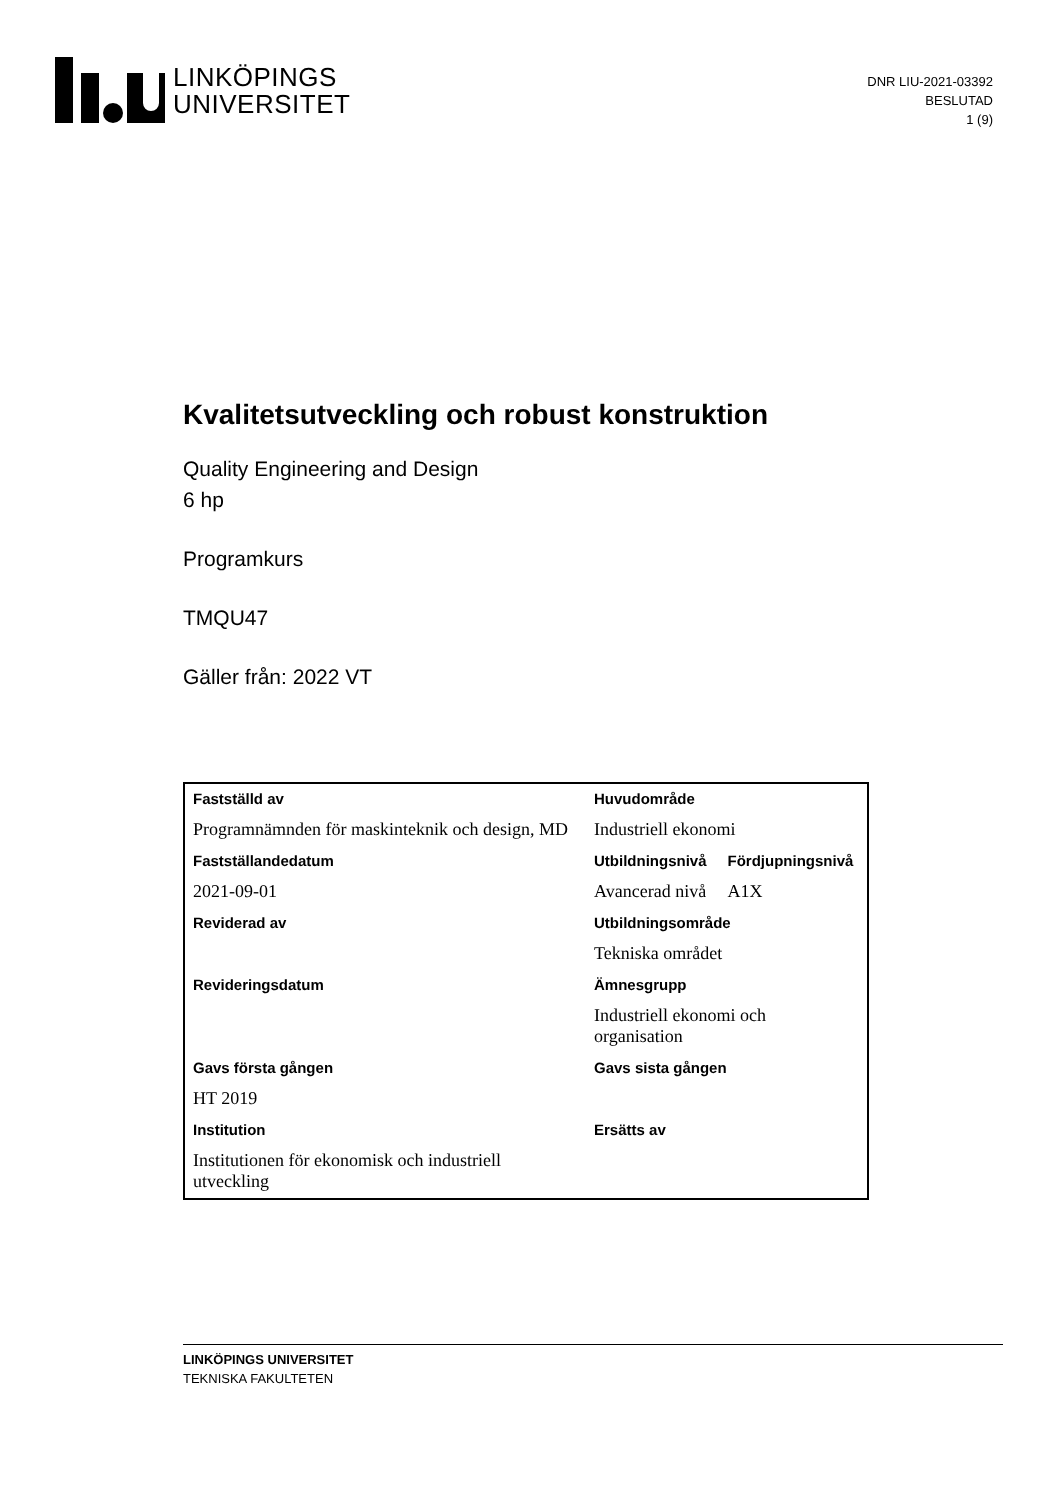LINKÖPINGS
UNIVERSITET
DNR LIU-2021-03392
BESLUTAD
1 (9)
Kvalitetsutveckling och robust konstruktion
Quality Engineering and Design
6 hp
Programkurs
TMQU47
Gäller från: 2022 VT
| Fastställd av | Huvudområde | |
| --- | --- | --- |
| Programnämnden för maskinteknik och design, MD | Industriell ekonomi | |
| Fastställandedatum | Utbildningsnivå | Fördjupningsnivå |
| 2021-09-01 | Avancerad nivå | A1X |
| Reviderad av | Utbildningsområde | |
| | Tekniska området | |
| Revideringsdatum | Ämnesgrupp | |
| | Industriell ekonomi och organisation | |
| Gavs första gången | Gavs sista gången | |
| HT 2019 | | |
| Institution | Ersätts av | |
| Institutionen för ekonomisk och industriell utveckling | | |
LINKÖPINGS UNIVERSITET
TEKNISKA FAKULTETEN